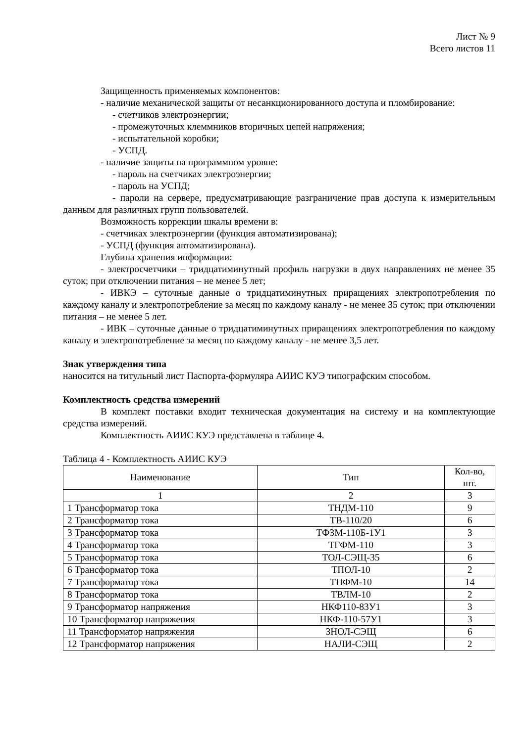Лист № 9
Всего листов 11
Защищенность применяемых компонентов:
- наличие механической защиты от несанкционированного доступа и пломбирование:
- счетчиков электроэнергии;
- промежуточных клеммников вторичных цепей напряжения;
- испытательной коробки;
- УСПД.
- наличие защиты на программном уровне:
- пароль на счетчиках электроэнергии;
- пароль на УСПД;
- пароли на сервере, предусматривающие разграничение прав доступа к измерительным данным для различных групп пользователей.
Возможность коррекции шкалы времени в:
- счетчиках электроэнергии (функция автоматизирована);
- УСПД (функция автоматизирована).
Глубина хранения информации:
- электросчетчики – тридцатиминутный профиль нагрузки в двух направлениях не менее 35 суток; при отключении питания – не менее 5 лет;
- ИВКЭ – суточные данные о тридцатиминутных приращениях электропотребления по каждому каналу и электропотребление за месяц по каждому каналу - не менее 35 суток; при отключении питания – не менее 5 лет.
- ИВК – суточные данные о тридцатиминутных приращениях электропотребления по каждому каналу и электропотребление за месяц по каждому каналу - не менее 3,5 лет.
Знак утверждения типа
наносится на титульный лист Паспорта-формуляра АИИС КУЭ типографским способом.
Комплектность средства измерений
В комплект поставки входит техническая документация на систему и на комплектующие средства измерений.
Комплектность АИИС КУЭ представлена в таблице 4.
Таблица 4 - Комплектность АИИС КУЭ
| Наименование | Тип | Кол-во, шт. |
| --- | --- | --- |
| 1 | 2 | 3 |
| 1 Трансформатор тока | ТНДМ-110 | 9 |
| 2 Трансформатор тока | ТВ-110/20 | 6 |
| 3 Трансформатор тока | ТФЗМ-110Б-1У1 | 3 |
| 4 Трансформатор тока | ТГФМ-110 | 3 |
| 5 Трансформатор тока | ТОЛ-СЭЩ-35 | 6 |
| 6 Трансформатор тока | ТПОЛ-10 | 2 |
| 7 Трансформатор тока | ТПФМ-10 | 14 |
| 8 Трансформатор тока | ТВЛМ-10 | 2 |
| 9 Трансформатор напряжения | НКФ110-83У1 | 3 |
| 10 Трансформатор напряжения | НКФ-110-57У1 | 3 |
| 11 Трансформатор напряжения | ЗНОЛ-СЭЩ | 6 |
| 12 Трансформатор напряжения | НАЛИ-СЭЩ | 2 |